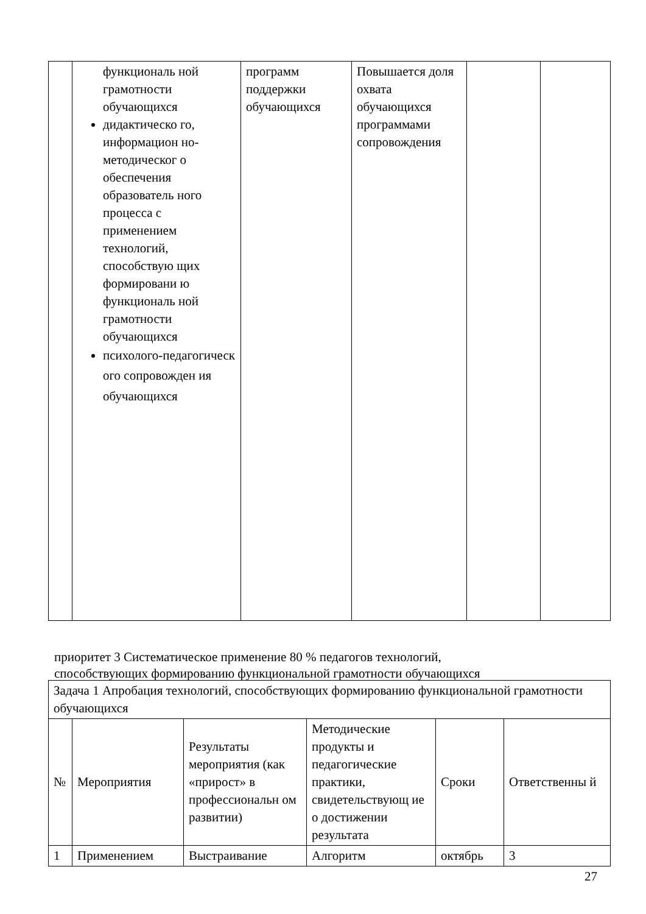| | функциональ ной грамотности обучающихся дидактическо го, информацион но-методическог о обеспечения образователь ного процесса с применением технологий, способствую щих формировани ю функциональ ной грамотности обучающихся психолого-педагогическ ого сопровожден ия обучающихся | программ поддержки обучающихся | Повышается доля охвата обучающихся программами сопровождения | | |
приоритет 3 Систематическое применение 80 % педагогов технологий,
способствующих формированию функциональной грамотности обучающихся
| Задача 1 Апробация технологий, способствующих формированию функциональной грамотности обучающихся | | | | | |
| № | Мероприятия | Результаты мероприятия (как «прирост» в профессиональн ом развитии) | Методические продукты и педагогические практики, свидетельствующ ие о достижении результата | Сроки | Ответственны й |
| 1 | Применением | Выстраивание | Алгоритм | октябрь | 3 |
27